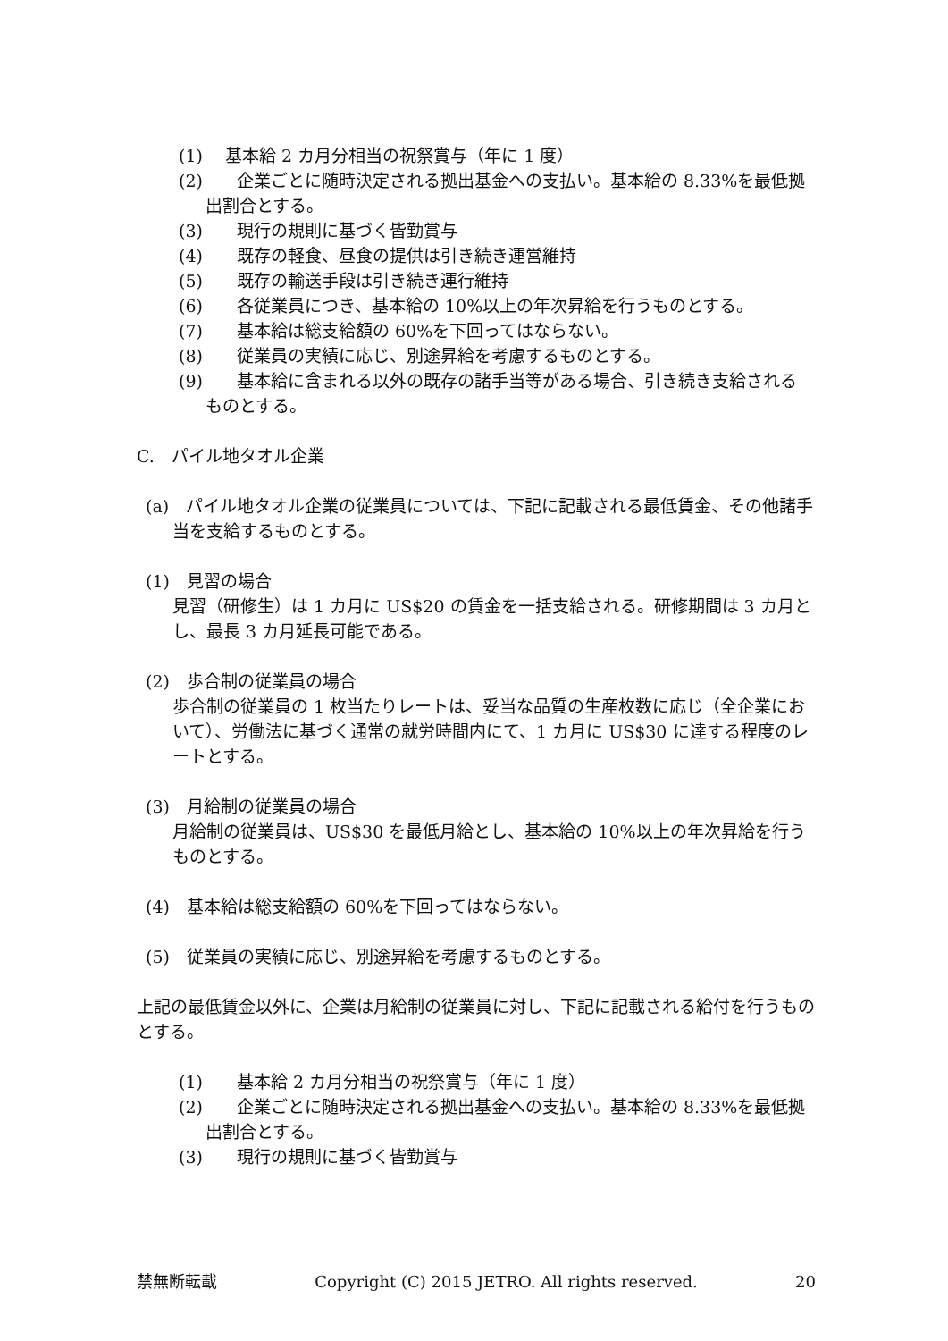(1)　 基本給 2 カ月分相当の祝祭賞与（年に 1 度）
(2)　　企業ごとに随時決定される拠出基金への支払い。基本給の 8.33%を最低拠出割合とする。
(3)　　現行の規則に基づく皆勤賞与
(4)　　既存の軽食、昼食の提供は引き続き運営維持
(5)　　既存の輸送手段は引き続き運行維持
(6)　　各従業員につき、基本給の 10%以上の年次昇給を行うものとする。
(7)　　基本給は総支給額の 60%を下回ってはならない。
(8)　　従業員の実績に応じ、別途昇給を考慮するものとする。
(9)　　基本給に含まれる以外の既存の諸手当等がある場合、引き続き支給されるものとする。
C.　パイル地タオル企業
(a)　パイル地タオル企業の従業員については、下記に記載される最低賃金、その他諸手当を支給するものとする。
(1)　見習の場合
見習（研修生）は 1 カ月に US$20 の賃金を一括支給される。研修期間は 3 カ月とし、最長 3 カ月延長可能である。
(2)　歩合制の従業員の場合
歩合制の従業員の 1 枚当たりレートは、妥当な品質の生産枚数に応じ（全企業において）、労働法に基づく通常の就労時間内にて、1 カ月に US$30 に達する程度のレートとする。
(3)　月給制の従業員の場合
月給制の従業員は、US$30 を最低月給とし、基本給の 10%以上の年次昇給を行うものとする。
(4)　基本給は総支給額の 60%を下回ってはならない。
(5)　従業員の実績に応じ、別途昇給を考慮するものとする。
上記の最低賃金以外に、企業は月給制の従業員に対し、下記に記載される給付を行うものとする。
(1)　　基本給 2 カ月分相当の祝祭賞与（年に 1 度）
(2)　　企業ごとに随時決定される拠出基金への支払い。基本給の 8.33%を最低拠出割合とする。
(3)　　現行の規則に基づく皆勤賞与
禁無断転載 Copyright (C) 2015 JETRO. All rights reserved. 20